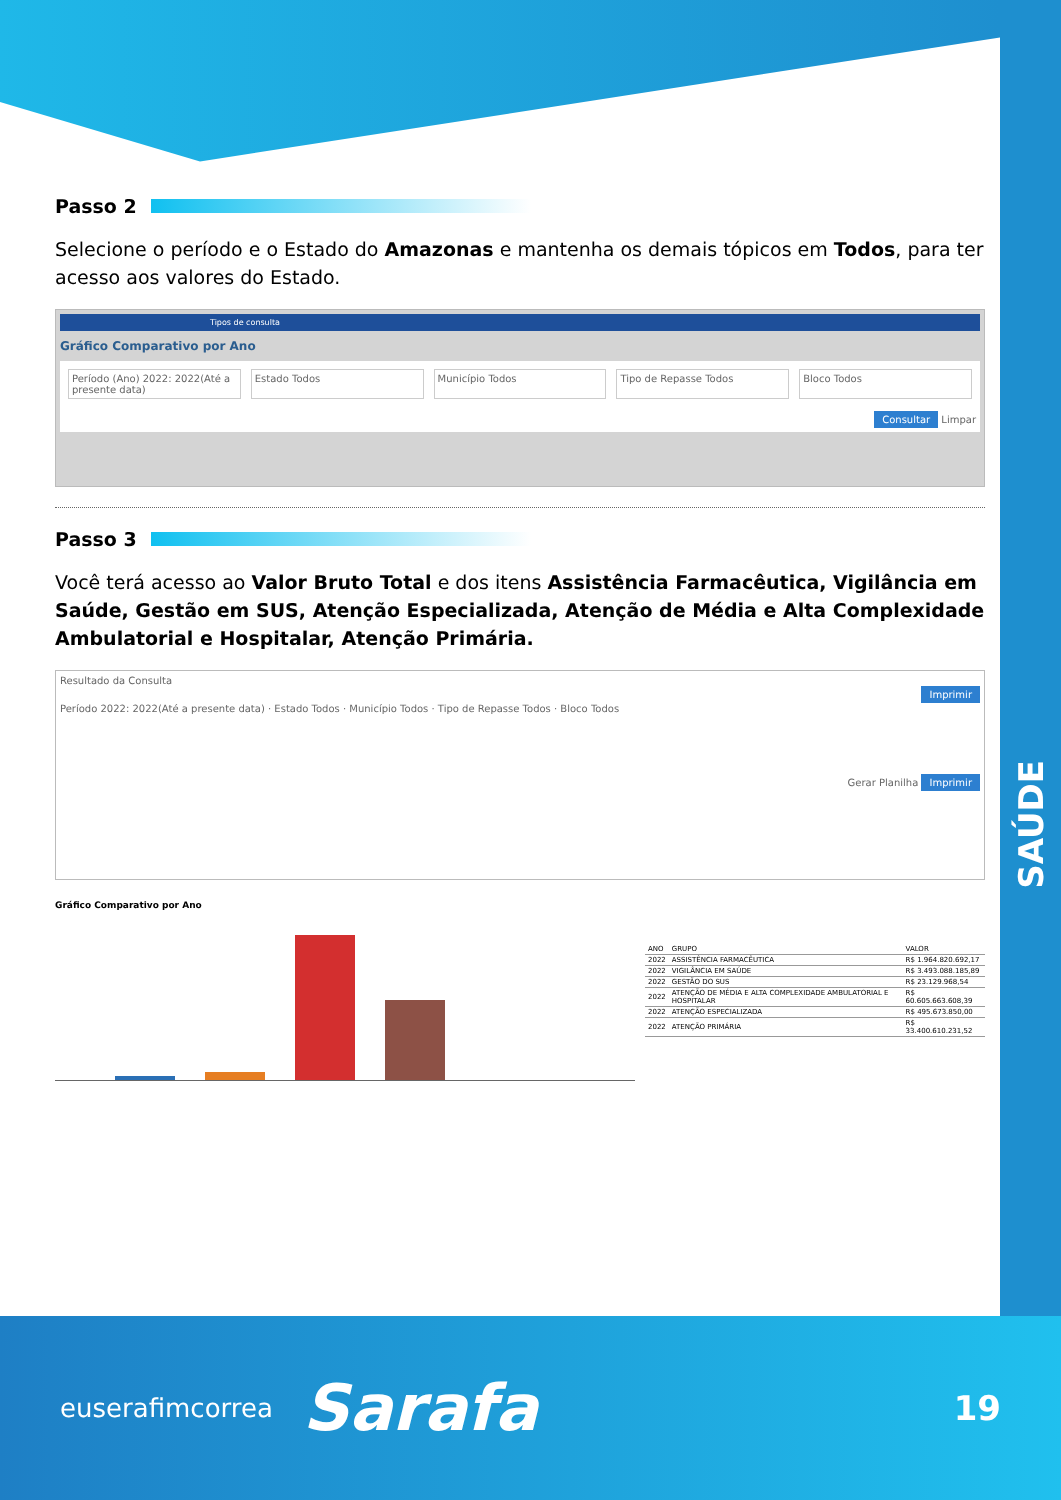SAÚDE
Passo 2
Selecione o período e o Estado do Amazonas e mantenha os demais tópicos em Todos, para ter acesso aos valores do Estado.
Tipos de consulta
Gráfico Comparativo por Ano
Período (Ano) 2022: 2022(Até a presente data)
Estado Todos Município Todos Tipo de Repasse Todos Bloco Todos
Consultar Limpar
Passo 3
Você terá acesso ao Valor Bruto Total e dos itens Assistência Farmacêutica, Vigilância em Saúde, Gestão em SUS, Atenção Especializada, Atenção de Média e Alta Complexidade Ambulatorial e Hospitalar, Atenção Primária.
Resultado da Consulta
Imprimir
Período 2022: 2022(Até a presente data) · Estado Todos · Município Todos · Tipo de Repasse Todos · Bloco Todos
Gerar Planilha Imprimir
Gráfico Comparativo por Ano
| ANO | GRUPO | VALOR |
| --- | --- | --- |
| 2022 | ASSISTÊNCIA FARMACÊUTICA | R$ 1.964.820.692,17 |
| 2022 | VIGILÂNCIA EM SAÚDE | R$ 3.493.088.185,89 |
| 2022 | GESTÃO DO SUS | R$ 23.129.968,54 |
| 2022 | ATENÇÃO DE MÉDIA E ALTA COMPLEXIDADE AMBULATORIAL E HOSPITALAR | R$ 60.605.663.608,39 |
| 2022 | ATENÇÃO ESPECIALIZADA | R$ 495.673.850,00 |
| 2022 | ATENÇÃO PRIMÁRIA | R$ 33.400.610.231,52 |
euserafimcorrea Sarafa 19